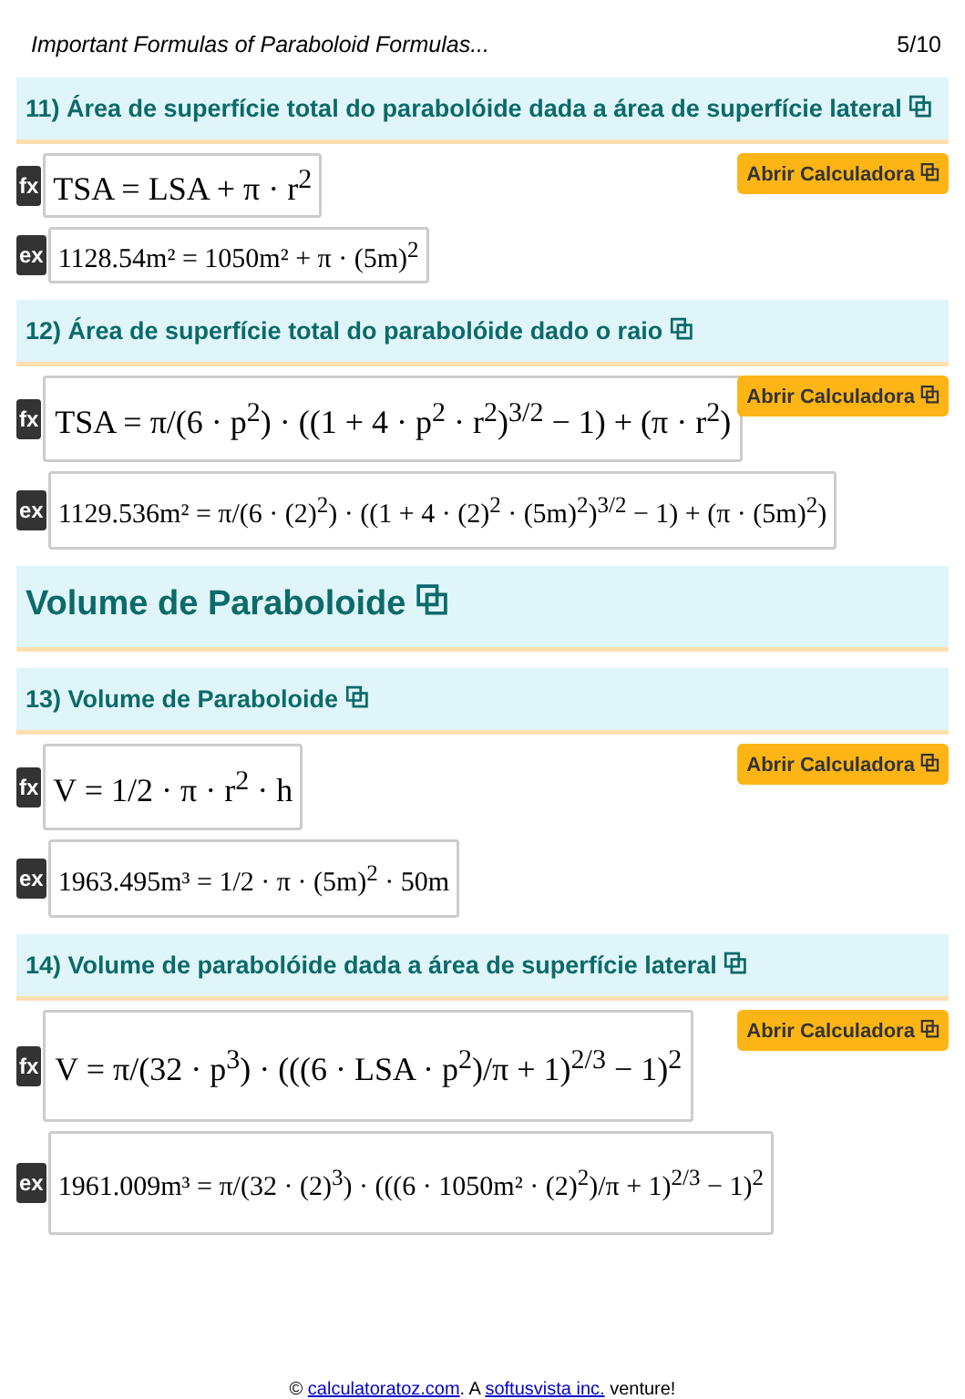Important Formulas of Paraboloid Formulas... 5/10
11) Área de superfície total do parabolóide dada a área de superfície lateral ⧉
fx
TSA = LSA + π · r<sup>2</sup>
Abrir Calculadora ⧉
ex
1128.54m² = 1050m² + π · (5m)<sup>2</sup>
12) Área de superfície total do parabolóide dado o raio ⧉
fx
TSA = π/(6 · p<sup>2</sup>) · ((1 + 4 · p<sup>2</sup> · r<sup>2</sup>)<sup>3/2</sup> − 1) + (π · r<sup>2</sup>)
Abrir Calculadora ⧉
ex
1129.536m² = π/(6 · (2)<sup>2</sup>) · ((1 + 4 · (2)<sup>2</sup> · (5m)<sup>2</sup>)<sup>3/2</sup> − 1) + (π · (5m)<sup>2</sup>)
Volume de Paraboloide ⧉
13) Volume de Paraboloide ⧉
fx
V = 1/2 · π · r<sup>2</sup> · h
Abrir Calculadora ⧉
ex
1963.495m³ = 1/2 · π · (5m)<sup>2</sup> · 50m
14) Volume de parabolóide dada a área de superfície lateral ⧉
fx
V = π/(32 · p<sup>3</sup>) · (((6 · LSA · p<sup>2</sup>)/π + 1)<sup>2/3</sup> − 1)<sup>2</sup>
Abrir Calculadora ⧉
ex
1961.009m³ = π/(32 · (2)<sup>3</sup>) · (((6 · 1050m² · (2)<sup>2</sup>)/π + 1)<sup>2/3</sup> − 1)<sup>2</sup>
© calculatoratoz.com. A softusvista inc. venture!